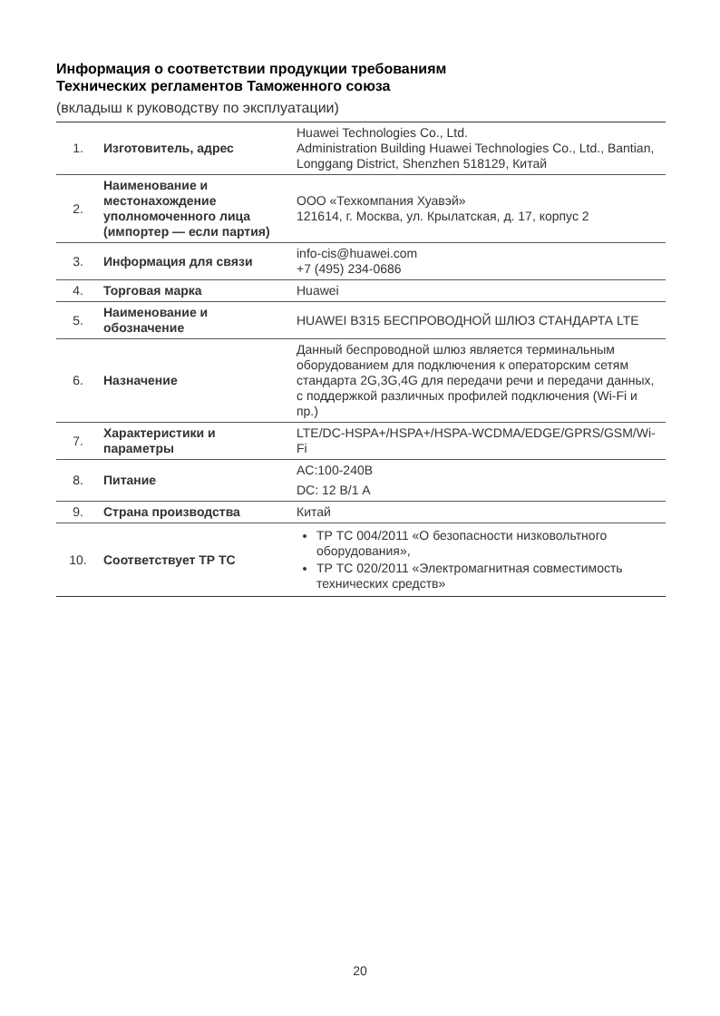Информация о соответствии продукции требованиям
Технических регламентов Таможенного союза
(вкладыш к руководству по эксплуатации)
| 1. | Изготовитель, адрес | Huawei Technologies Co., Ltd. Administration Building Huawei Technologies Co., Ltd., Bantian, Longgang District, Shenzhen 518129, Китай |
| 2. | Наименование и местонахождение уполномоченного лица (импортер — если партия) | ООО «Техкомпания Хуавэй» 121614, г. Москва, ул. Крылатская, д. 17, корпус 2 |
| 3. | Информация для связи | info-cis@huawei.com +7 (495) 234-0686 |
| 4. | Торговая марка | Huawei |
| 5. | Наименование и обозначение | HUAWEI B315 БЕСПРОВОДНОЙ ШЛЮЗ СТАНДАРТА LTE |
| 6. | Назначение | Данный беспроводной шлюз является терминальным оборудованием для подключения к операторским сетям стандарта 2G,3G,4G для передачи речи и передачи данных, с поддержкой различных профилей подключения (Wi-Fi и пр.) |
| 7. | Характеристики и параметры | LTE/DC-HSPA+/HSPA+/HSPA-WCDMA/EDGE/GPRS/GSM/Wi-Fi |
| 8. | Питание | AC:100-240В DC: 12 В/1 А |
| 9. | Страна производства | Китай |
| 10. | Соответствует ТР ТС | ТР ТС 004/2011 «О безопасности низковольтного оборудования», ТР ТС 020/2011 «Электромагнитная совместимость технических средств» |
20